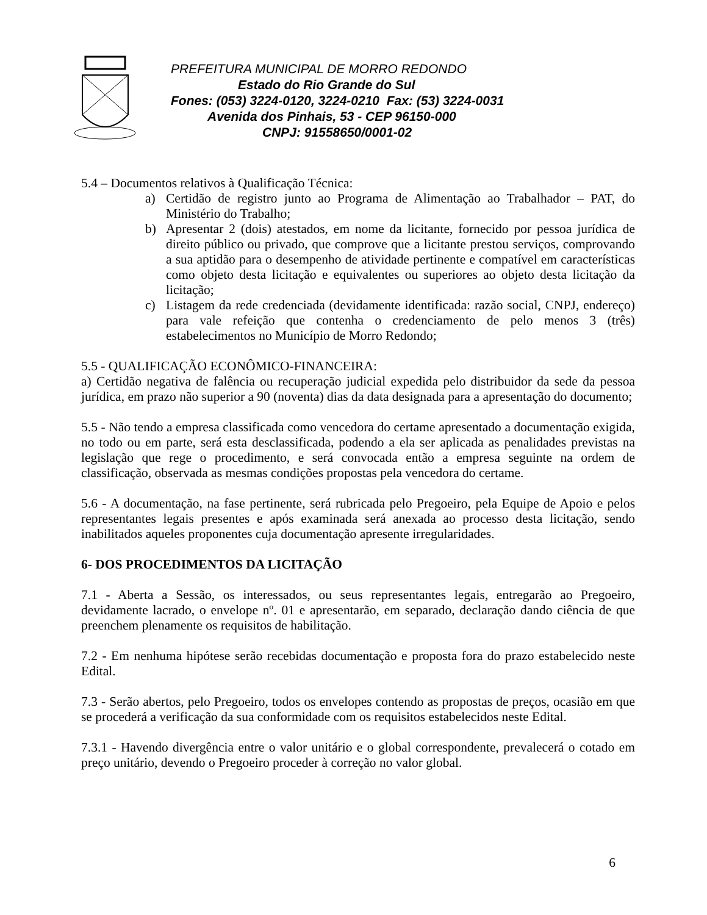PREFEITURA MUNICIPAL DE MORRO REDONDO
Estado do Rio Grande do Sul
Fones: (053) 3224-0120, 3224-0210 Fax: (53) 3224-0031
Avenida dos Pinhais, 53 - CEP 96150-000
CNPJ: 91558650/0001-02
5.4 – Documentos relativos à Qualificação Técnica:
a) Certidão de registro junto ao Programa de Alimentação ao Trabalhador – PAT, do Ministério do Trabalho;
b) Apresentar 2 (dois) atestados, em nome da licitante, fornecido por pessoa jurídica de direito público ou privado, que comprove que a licitante prestou serviços, comprovando a sua aptidão para o desempenho de atividade pertinente e compatível em características como objeto desta licitação e equivalentes ou superiores ao objeto desta licitação da licitação;
c) Listagem da rede credenciada (devidamente identificada: razão social, CNPJ, endereço) para vale refeição que contenha o credenciamento de pelo menos 3 (três) estabelecimentos no Município de Morro Redondo;
5.5 - QUALIFICAÇÃO ECONÔMICO-FINANCEIRA:
a) Certidão negativa de falência ou recuperação judicial expedida pelo distribuidor da sede da pessoa jurídica, em prazo não superior a 90 (noventa) dias da data designada para a apresentação do documento;
5.5 - Não tendo a empresa classificada como vencedora do certame apresentado a documentação exigida, no todo ou em parte, será esta desclassificada, podendo a ela ser aplicada as penalidades previstas na legislação que rege o procedimento, e será convocada então a empresa seguinte na ordem de classificação, observada as mesmas condições propostas pela vencedora do certame.
5.6 - A documentação, na fase pertinente, será rubricada pelo Pregoeiro, pela Equipe de Apoio e pelos representantes legais presentes e após examinada será anexada ao processo desta licitação, sendo inabilitados aqueles proponentes cuja documentação apresente irregularidades.
6- DOS PROCEDIMENTOS DA LICITAÇÃO
7.1 - Aberta a Sessão, os interessados, ou seus representantes legais, entregarão ao Pregoeiro, devidamente lacrado, o envelope nº. 01 e apresentarão, em separado, declaração dando ciência de que preenchem plenamente os requisitos de habilitação.
7.2 - Em nenhuma hipótese serão recebidas documentação e proposta fora do prazo estabelecido neste Edital.
7.3 - Serão abertos, pelo Pregoeiro, todos os envelopes contendo as propostas de preços, ocasião em que se procederá a verificação da sua conformidade com os requisitos estabelecidos neste Edital.
7.3.1 - Havendo divergência entre o valor unitário e o global correspondente, prevalecerá o cotado em preço unitário, devendo o Pregoeiro proceder à correção no valor global.
6